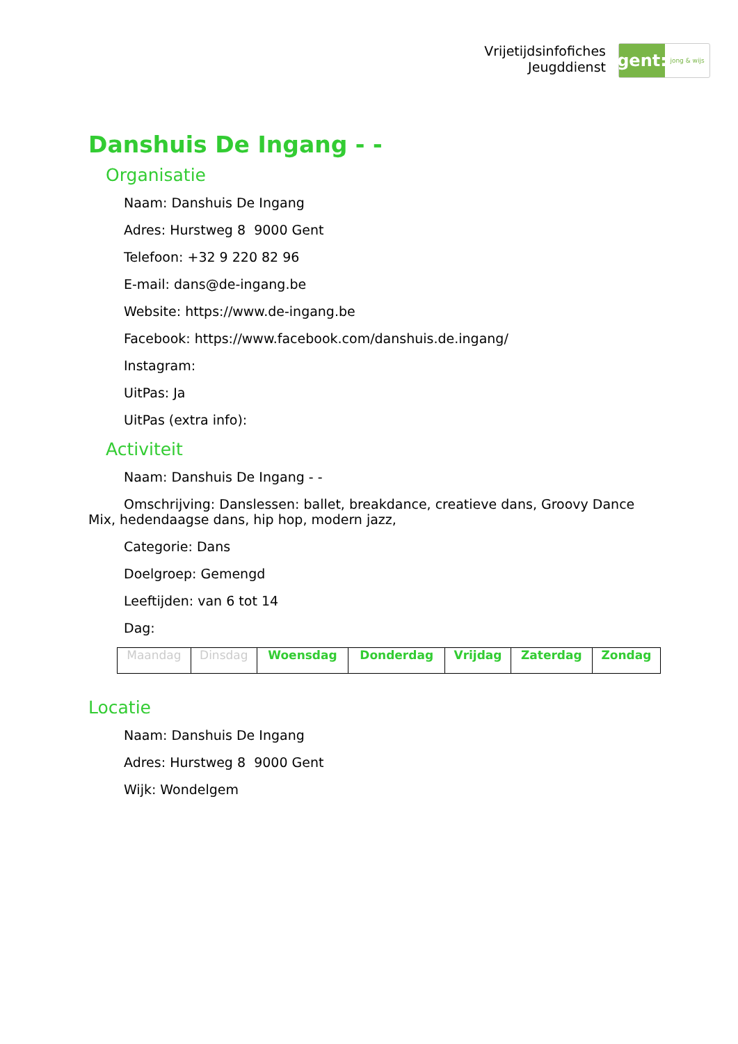Vrijetijdsinfofiches
Jeugddienst
gent:
jong & wijs
Danshuis De Ingang - -
Organisatie
Naam: Danshuis De Ingang
Adres: Hurstweg 8 9000 Gent
Telefoon: +32 9 220 82 96
E-mail: dans@de-ingang.be
Website: https://www.de-ingang.be
Facebook: https://www.facebook.com/danshuis.de.ingang/
Instagram:
UitPas: Ja
UitPas (extra info):
Activiteit
Naam: Danshuis De Ingang - -
Omschrijving: Danslessen: ballet, breakdance, creatieve dans, Groovy Dance Mix, hedendaagse dans, hip hop, modern jazz,
Categorie: Dans
Doelgroep: Gemengd
Leeftijden: van 6 tot 14
Dag:
| Maandag | Dinsdag | Woensdag | Donderdag | Vrijdag | Zaterdag | Zondag |
Locatie
Naam: Danshuis De Ingang
Adres: Hurstweg 8 9000 Gent
Wijk: Wondelgem